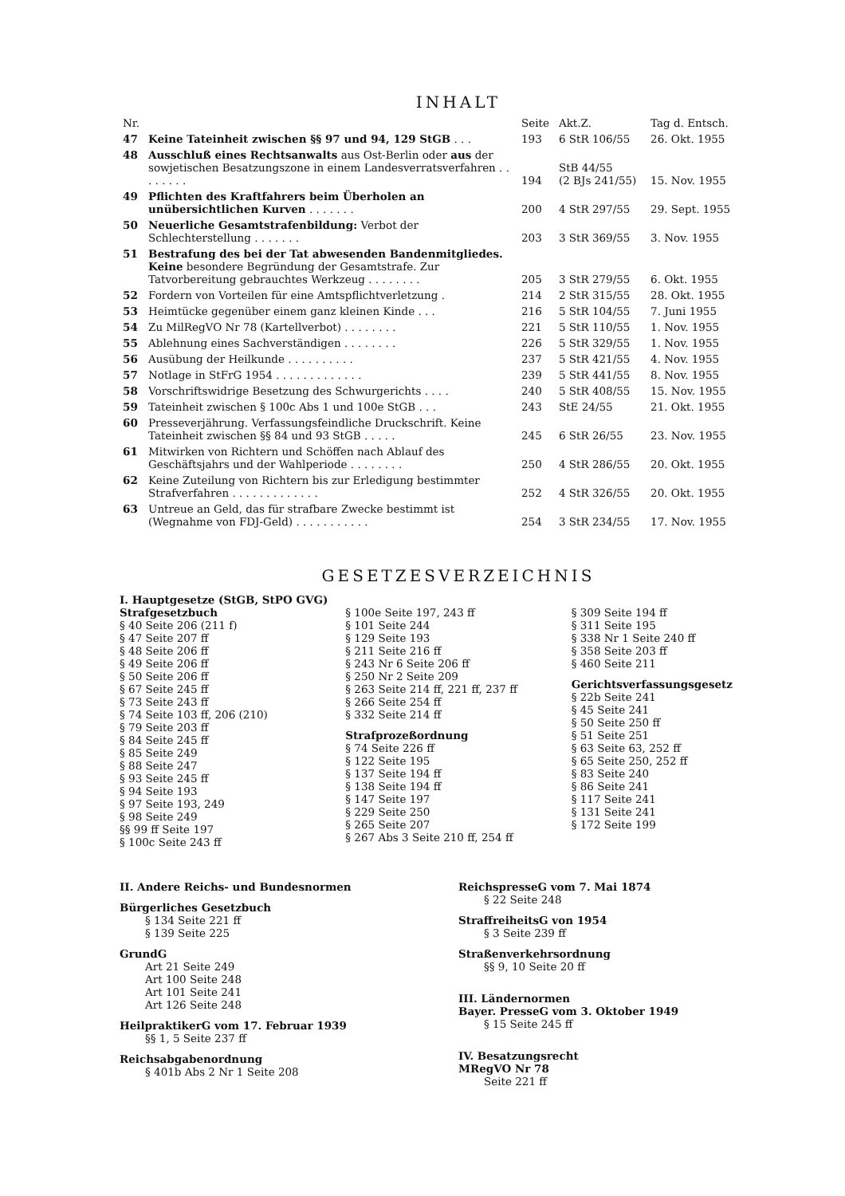INHALT
| Nr. | | Seite | Akt.Z. | Tag d. Entsch. |
| --- | --- | --- | --- | --- |
| 47 | Keine Tateinheit zwischen §§ 97 und 94, 129 StGB . . . | 193 | 6 StR 106/55 | 26. Okt. 1955 |
| 48 | Ausschluß eines Rechtsanwalts aus Ost-Berlin oder aus der sowjetischen Besatzungszone in einem Landesverratsverfahren . . . . . . . . | 194 | StB 44/55 (2 BJs 241/55) | 15. Nov. 1955 |
| 49 | Pflichten des Kraftfahrers beim Überholen an unübersichtlichen Kurven . . . . . . . | 200 | 4 StR 297/55 | 29. Sept. 1955 |
| 50 | Neuerliche Gesamtstrafenbildung: Verbot der Schlechterstellung . . . . . . . | 203 | 3 StR 369/55 | 3. Nov. 1955 |
| 51 | Bestrafung des bei der Tat abwesenden Bandenmitgliedes. Keine besondere Begründung der Gesamtstrafe. Zur Tatvorbereitung gebrauchtes Werkzeug . . . . . . . . | 205 | 3 StR 279/55 | 6. Okt. 1955 |
| 52 | Fordern von Vorteilen für eine Amtspflichtverletzung . | 214 | 2 StR 315/55 | 28. Okt. 1955 |
| 53 | Heimtücke gegenüber einem ganz kleinen Kinde . . . | 216 | 5 StR 104/55 | 7. Juni 1955 |
| 54 | Zu MilRegVO Nr 78 (Kartellverbot) . . . . . . . . | 221 | 5 StR 110/55 | 1. Nov. 1955 |
| 55 | Ablehnung eines Sachverständigen . . . . . . . . | 226 | 5 StR 329/55 | 1. Nov. 1955 |
| 56 | Ausübung der Heilkunde . . . . . . . . . . | 237 | 5 StR 421/55 | 4. Nov. 1955 |
| 57 | Notlage in StFrG 1954 . . . . . . . . . . . . . | 239 | 5 StR 441/55 | 8. Nov. 1955 |
| 58 | Vorschriftswidrige Besetzung des Schwurgerichts . . . . | 240 | 5 StR 408/55 | 15. Nov. 1955 |
| 59 | Tateinheit zwischen § 100c Abs 1 und 100e StGB . . . | 243 | StE 24/55 | 21. Okt. 1955 |
| 60 | Presseverjährung. Verfassungsfeindliche Druckschrift. Keine Tateinheit zwischen §§ 84 und 93 StGB . . . . . | 245 | 6 StR 26/55 | 23. Nov. 1955 |
| 61 | Mitwirken von Richtern und Schöffen nach Ablauf des Geschäftsjahrs und der Wahlperiode . . . . . . . . | 250 | 4 StR 286/55 | 20. Okt. 1955 |
| 62 | Keine Zuteilung von Richtern bis zur Erledigung bestimmter Strafverfahren . . . . . . . . . . . . . | 252 | 4 StR 326/55 | 20. Okt. 1955 |
| 63 | Untreue an Geld, das für strafbare Zwecke bestimmt ist (Wegnahme von FDJ-Geld) . . . . . . . . . . . | 254 | 3 StR 234/55 | 17. Nov. 1955 |
GESETZESVERZEICHNIS
I. Hauptgesetze (StGB, StPO GVG)
Strafgesetzbuch
§ 40 Seite 206 (211 f)
§ 47 Seite 207 ff
§ 48 Seite 206 ff
§ 49 Seite 206 ff
§ 50 Seite 206 ff
§ 67 Seite 245 ff
§ 73 Seite 243 ff
§ 74 Seite 103 ff, 206 (210)
§ 79 Seite 203 ff
§ 84 Seite 245 ff
§ 85 Seite 249
§ 88 Seite 247
§ 93 Seite 245 ff
§ 94 Seite 193
§ 97 Seite 193, 249
§ 98 Seite 249
§§ 99 ff Seite 197
§ 100c Seite 243 ff
§ 100e Seite 197, 243 ff
§ 101 Seite 244
§ 129 Seite 193
§ 211 Seite 216 ff
§ 243 Nr 6 Seite 206 ff
§ 250 Nr 2 Seite 209
§ 263 Seite 214 ff, 221 ff, 237 ff
§ 266 Seite 254 ff
§ 332 Seite 214 ff
Strafprozeßordnung
§ 74 Seite 226 ff
§ 122 Seite 195
§ 137 Seite 194 ff
§ 138 Seite 194 ff
§ 147 Seite 197
§ 229 Seite 250
§ 265 Seite 207
§ 267 Abs 3 Seite 210 ff, 254 ff
§ 309 Seite 194 ff
§ 311 Seite 195
§ 338 Nr 1 Seite 240 ff
§ 358 Seite 203 ff
§ 460 Seite 211
Gerichtsverfassungsgesetz
§ 22b Seite 241
§ 45 Seite 241
§ 50 Seite 250 ff
§ 51 Seite 251
§ 63 Seite 63, 252 ff
§ 65 Seite 250, 252 ff
§ 83 Seite 240
§ 86 Seite 241
§ 117 Seite 241
§ 131 Seite 241
§ 172 Seite 199
II. Andere Reichs- und Bundesnormen
Bürgerliches Gesetzbuch
§ 134 Seite 221 ff
§ 139 Seite 225
GrundG
Art 21 Seite 249
Art 100 Seite 248
Art 101 Seite 241
Art 126 Seite 248
HeilpraktikerG vom 17. Februar 1939
§§ 1, 5 Seite 237 ff
Reichsabgabenordnung
§ 401b Abs 2 Nr 1 Seite 208
ReichspresseG vom 7. Mai 1874
§ 22 Seite 248
StraffreiheitsG von 1954
§ 3 Seite 239 ff
Straßenverkehrsordnung
§§ 9, 10 Seite 20 ff
III. Ländernormen
Bayer. PresseG vom 3. Oktober 1949
§ 15 Seite 245 ff
IV. Besatzungsrecht
MRegVO Nr 78
Seite 221 ff